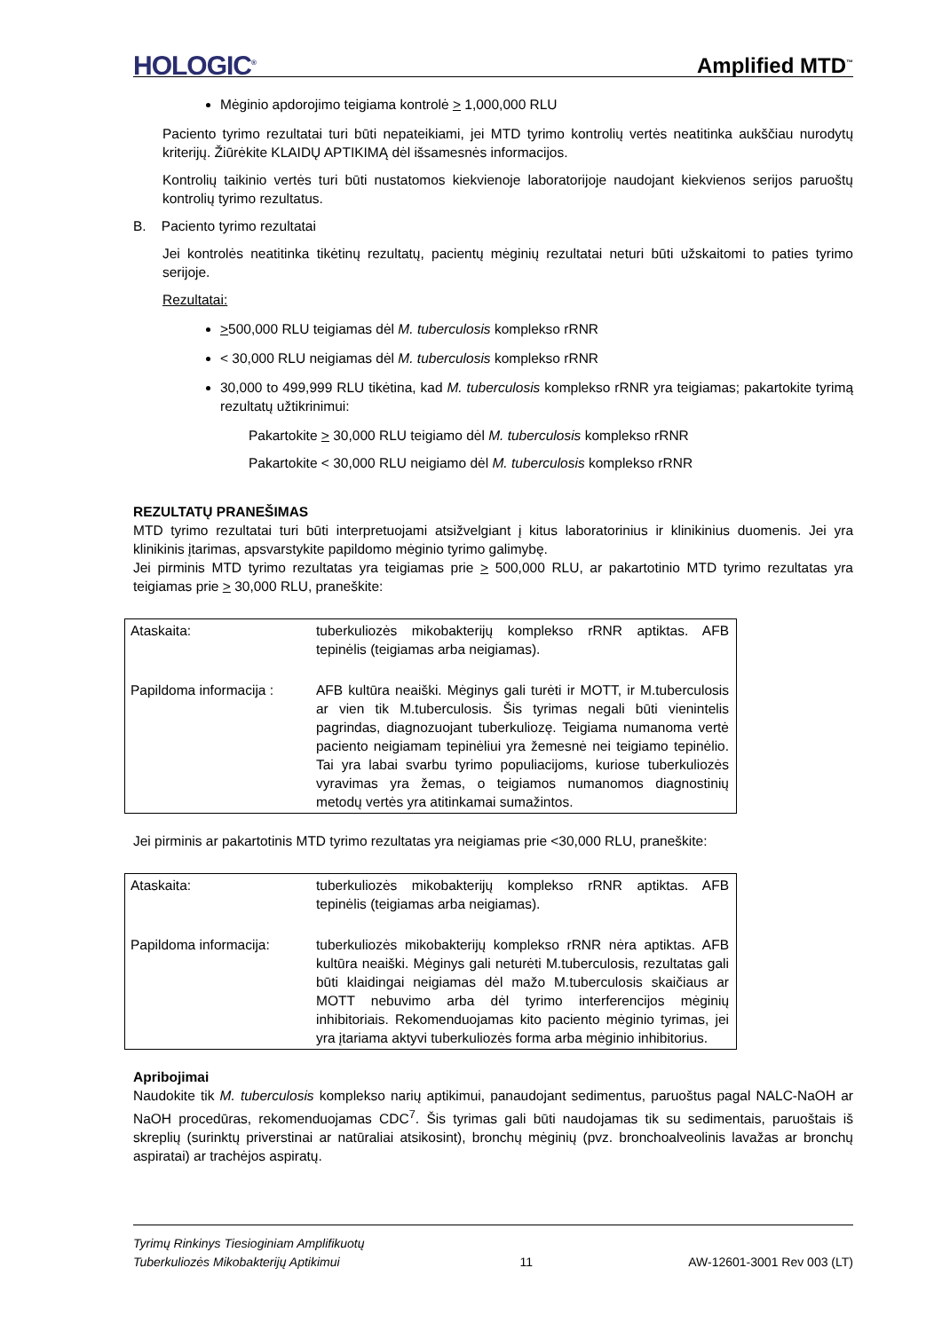HOLOGIC<sup>®</sup> Amplified MTD<sup>™</sup>
Mėginio apdorojimo teigiama kontrolė > 1,000,000 RLU
Paciento tyrimo rezultatai turi būti nepateikiami, jei MTD tyrimo kontrolių vertės neatitinka aukščiau nurodytų kriterijų. Žiūrėkite KLAIDŲ APTIKIMĄ dėl išsamesnės informacijos.
Kontrolių taikinio vertės turi būti nustatomos kiekvienoje laboratorijoje naudojant kiekvienos serijos paruoštų kontrolių tyrimo rezultatus.
B. Paciento tyrimo rezultatai
Jei kontrolės neatitinka tikėtinų rezultatų, pacientų mėginių rezultatai neturi būti užskaitomi to paties tyrimo serijoje.
Rezultatai:
>500,000 RLU teigiamas dėl M. tuberculosis komplekso rRNR
< 30,000 RLU neigiamas dėl M. tuberculosis komplekso rRNR
30,000 to 499,999 RLU tikėtina, kad M. tuberculosis komplekso rRNR yra teigiamas; pakartokite tyrimą rezultatų užtikrinimui:
Pakartokite > 30,000 RLU teigiamo dėl M. tuberculosis komplekso rRNR
Pakartokite < 30,000 RLU neigiamo dėl M. tuberculosis komplekso rRNR
REZULTATŲ PRANEŠIMAS
MTD tyrimo rezultatai turi būti interpretuojami atsižvelgiant į kitus laboratorinius ir klinikinius duomenis. Jei yra klinikinis įtarimas, apsvarstykite papildomo mėginio tyrimo galimybę.
Jei pirminis MTD tyrimo rezultatas yra teigiamas prie > 500,000 RLU, ar pakartotinio MTD tyrimo rezultatas yra teigiamas prie > 30,000 RLU, praneškite:
| Ataskaita: | tuberkuliozės mikobakterijų komplekso rRNR aptiktas. AFB tepinėlis (teigiamas arba neigiamas). |
| Papildoma informacija : | AFB kultūra neaiški. Mėginys gali turėti ir MOTT, ir M.tuberculosis ar vien tik M.tuberculosis. Šis tyrimas negali būti vienintelis pagrindas, diagnozuojant tuberkuliozę. Teigiama numanoma vertė paciento neigiamam tepinėliui yra žemesnė nei teigiamo tepinėlio. Tai yra labai svarbu tyrimo populiacijoms, kuriose tuberkuliozės vyravimas yra žemas, o teigiamos numanomos diagnostinių metodų vertės yra atitinkamai sumažintos. |
Jei pirminis ar pakartotinis MTD tyrimo rezultatas yra neigiamas prie <30,000 RLU, praneškite:
| Ataskaita: | tuberkuliozės mikobakterijų komplekso rRNR aptiktas. AFB tepinėlis (teigiamas arba neigiamas). |
| Papildoma informacija: | tuberkuliozės mikobakterijų komplekso rRNR nėra aptiktas. AFB kultūra neaiški. Mėginys gali neturėti M.tuberculosis, rezultatas gali būti klaidingai neigiamas dėl mažo M.tuberculosis skaičiaus ar MOTT nebuvimo arba dėl tyrimo interferencijos mėginių inhibitoriais. Rekomenduojamas kito paciento mėginio tyrimas, jei yra įtariama aktyvi tuberkuliozės forma arba mėginio inhibitorius. |
Apribojimai
Naudokite tik M. tuberculosis komplekso narių aptikimui, panaudojant sedimentus, paruoštus pagal NALC-NaOH ar NaOH procedūras, rekomenduojamas CDC<sup>7</sup>. Šis tyrimas gali būti naudojamas tik su sedimentais, paruoštais iš skreplių (surinktų priverstinai ar natūraliai atsikosint), bronchų mėginių (pvz. bronchoalveolinis lavažas ar bronchų aspiratai) ar trachėjos aspiratų.
Tyrimų Rinkinys Tiesioginiam Amplifikuotų
Tuberkuliozės Mikobakterijų Aptikimui 11 AW-12601-3001 Rev 003 (LT)